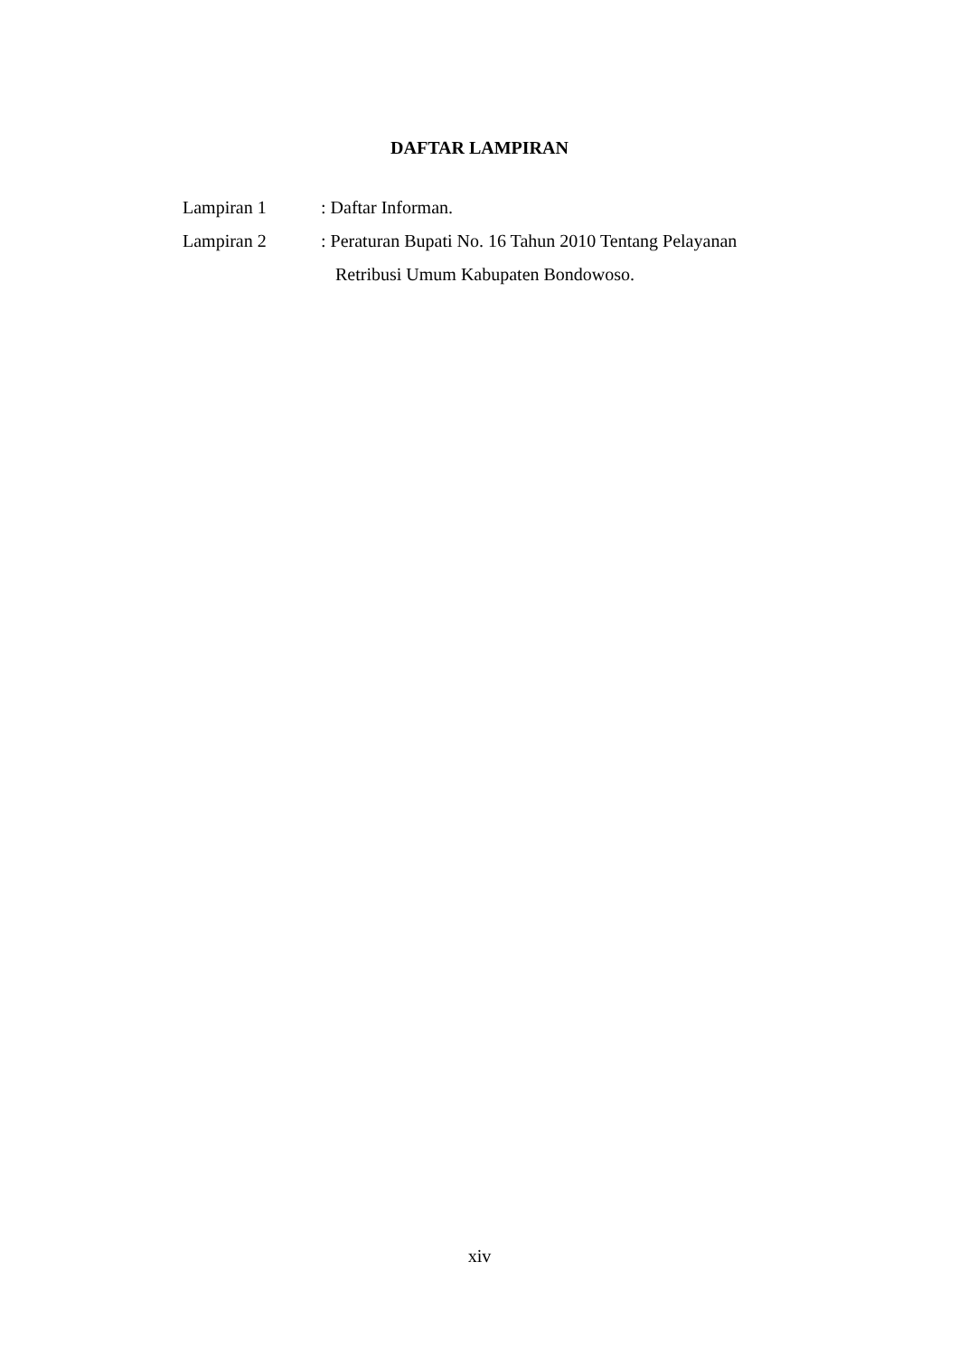DAFTAR LAMPIRAN
Lampiran 1 : Daftar Informan.
Lampiran 2 : Peraturan Bupati No. 16 Tahun 2010 Tentang Pelayanan
Retribusi Umum Kabupaten Bondowoso.
xiv